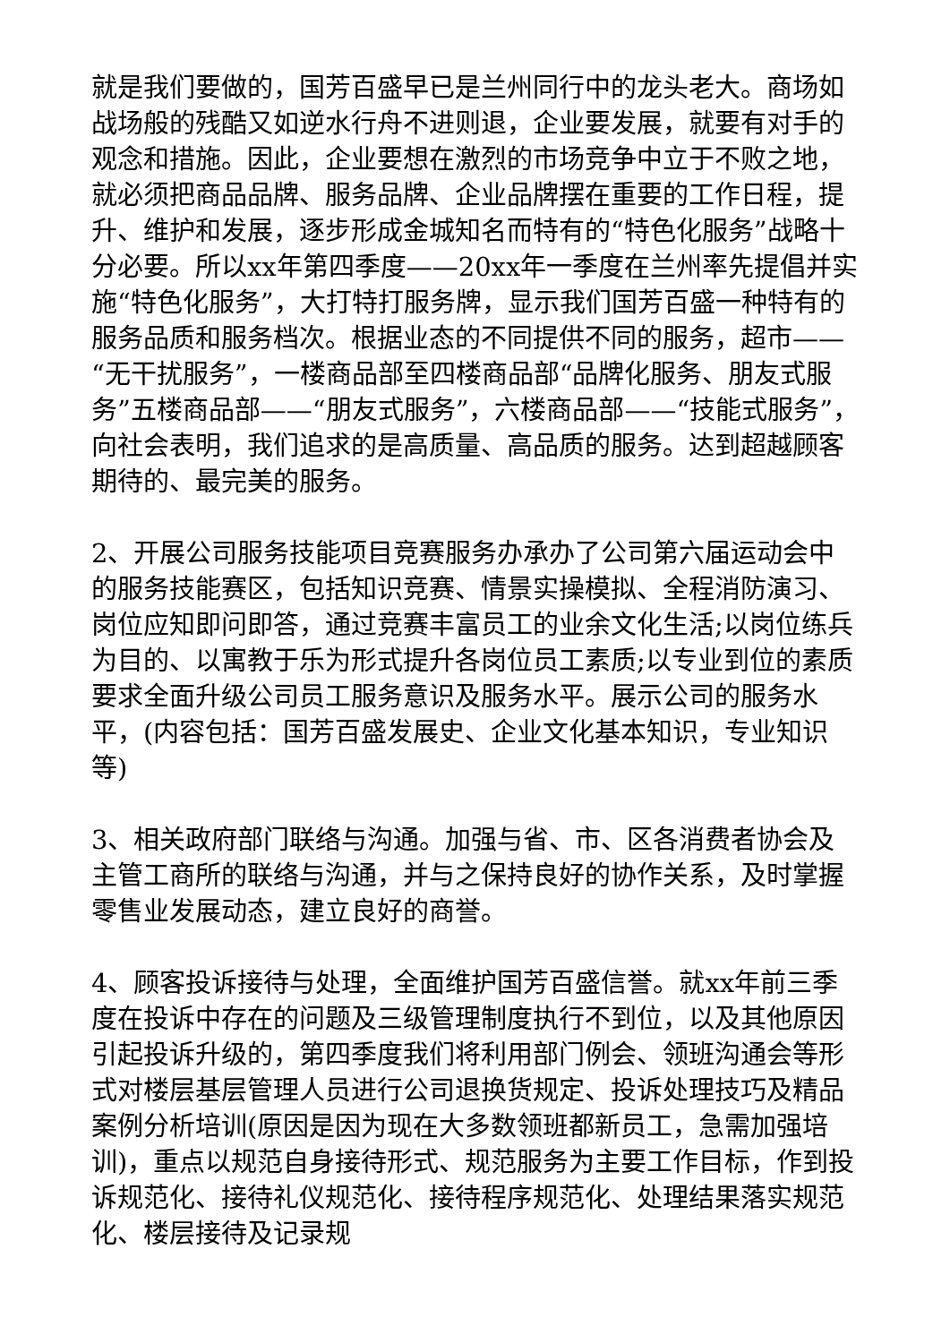就是我们要做的，国芳百盛早已是兰州同行中的龙头老大。商场如战场般的残酷又如逆水行舟不进则退，企业要发展，就要有对手的观念和措施。因此，企业要想在激烈的市场竞争中立于不败之地，就必须把商品品牌、服务品牌、企业品牌摆在重要的工作日程，提升、维护和发展，逐步形成金城知名而特有的“特色化服务”战略十分必要。所以xx年第四季度——20xx年一季度在兰州率先提倡并实施“特色化服务”，大打特打服务牌，显示我们国芳百盛一种特有的服务品质和服务档次。根据业态的不同提供不同的服务，超市——“无干扰服务”，一楼商品部至四楼商品部“品牌化服务、朋友式服务”五楼商品部——“朋友式服务”，六楼商品部——“技能式服务”，向社会表明，我们追求的是高质量、高品质的服务。达到超越顾客期待的、最完美的服务。
2、开展公司服务技能项目竞赛服务办承办了公司第六届运动会中的服务技能赛区，包括知识竞赛、情景实操模拟、全程消防演习、岗位应知即问即答，通过竞赛丰富员工的业余文化生活;以岗位练兵为目的、以寓教于乐为形式提升各岗位员工素质;以专业到位的素质要求全面升级公司员工服务意识及服务水平。展示公司的服务水平，(内容包括：国芳百盛发展史、企业文化基本知识，专业知识等)
3、相关政府部门联络与沟通。加强与省、市、区各消费者协会及主管工商所的联络与沟通，并与之保持良好的协作关系，及时掌握零售业发展动态，建立良好的商誉。
4、顾客投诉接待与处理，全面维护国芳百盛信誉。就xx年前三季度在投诉中存在的问题及三级管理制度执行不到位，以及其他原因引起投诉升级的，第四季度我们将利用部门例会、领班沟通会等形式对楼层基层管理人员进行公司退换货规定、投诉处理技巧及精品案例分析培训(原因是因为现在大多数领班都新员工，急需加强培训)，重点以规范自身接待形式、规范服务为主要工作目标，作到投诉规范化、接待礼仪规范化、接待程序规范化、处理结果落实规范化、楼层接待及记录规